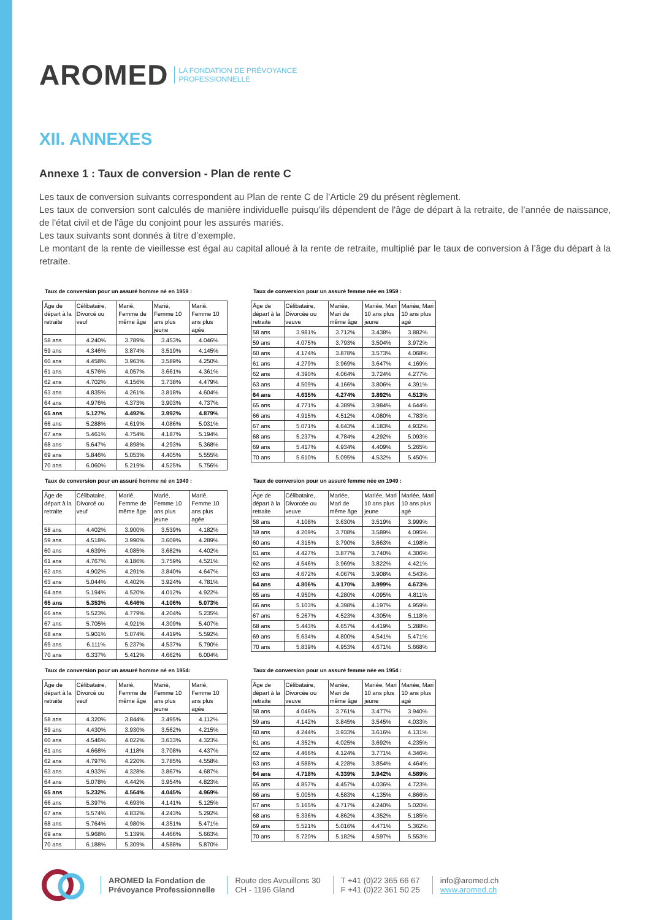AROMED LA FONDATION DE PRÉVOYANCE
PROFESSIONNELLE
XII. ANNEXES
Annexe 1 : Taux de conversion - Plan de rente C
Les taux de conversion suivants correspondent au Plan de rente C de l’Article 29 du présent règlement.
Les taux de conversion sont calculés de manière individuelle puisqu’ils dépendent de l'âge de départ à la retraite, de l’année de naissance, de l'état civil et de l'âge du conjoint pour les assurés mariés.
Les taux suivants sont donnés à titre d’exemple.
Le montant de la rente de vieillesse est égal au capital alloué à la rente de retraite, multiplié par le taux de conversion à l’âge du départ à la retraite.
Taux de conversion pour un assuré homme né en 1959 :
| Âge de départ à la retraite | Célibataire, Divorcé ou veuf | Marié, Femme de même âge | Marié, Femme 10 ans plus jeune | Marié, Femme 10 ans plus agée |
| --- | --- | --- | --- | --- |
| 58 ans | 4.240% | 3.789% | 3.453% | 4.046% |
| 59 ans | 4.346% | 3.874% | 3.519% | 4.145% |
| 60 ans | 4.458% | 3.963% | 3.589% | 4.250% |
| 61 ans | 4.576% | 4.057% | 3.661% | 4.361% |
| 62 ans | 4.702% | 4.156% | 3.738% | 4.479% |
| 63 ans | 4.835% | 4.261% | 3.818% | 4.604% |
| 64 ans | 4.976% | 4.373% | 3.903% | 4.737% |
| 65 ans | 5.127% | 4.492% | 3.992% | 4.879% |
| 66 ans | 5.288% | 4.619% | 4.086% | 5.031% |
| 67 ans | 5.461% | 4.754% | 4.187% | 5.194% |
| 68 ans | 5.647% | 4.898% | 4.293% | 5.368% |
| 69 ans | 5.846% | 5.053% | 4.405% | 5.555% |
| 70 ans | 6.060% | 5.219% | 4.525% | 5.756% |
Taux de conversion pour un assuré femme née en 1959 :
| Âge de départ à la retraite | Célibataire, Divorcée ou veuve | Mariée, Mari de même âge | Mariée, Mari 10 ans plus jeune | Mariée, Mari 10 ans plus agé |
| --- | --- | --- | --- | --- |
| 58 ans | 3.981% | 3.712% | 3.438% | 3.882% |
| 59 ans | 4.075% | 3.793% | 3.504% | 3.972% |
| 60 ans | 4.174% | 3.878% | 3.573% | 4.068% |
| 61 ans | 4.279% | 3.969% | 3.647% | 4.169% |
| 62 ans | 4.390% | 4.064% | 3.724% | 4.277% |
| 63 ans | 4.509% | 4.166% | 3.806% | 4.391% |
| 64 ans | 4.635% | 4.274% | 3.892% | 4.513% |
| 65 ans | 4.771% | 4.389% | 3.984% | 4.644% |
| 66 ans | 4.915% | 4.512% | 4.080% | 4.783% |
| 67 ans | 5.071% | 4.643% | 4.183% | 4.932% |
| 68 ans | 5.237% | 4.784% | 4.292% | 5.093% |
| 69 ans | 5.417% | 4.934% | 4.409% | 5.265% |
| 70 ans | 5.610% | 5.095% | 4.532% | 5.450% |
Taux de conversion pour un assuré homme né en 1949 :
| Âge de départ à la retraite | Célibataire, Divorcé ou veuf | Marié, Femme de même âge | Marié, Femme 10 ans plus jeune | Marié, Femme 10 ans plus agée |
| --- | --- | --- | --- | --- |
| 58 ans | 4.402% | 3.900% | 3.539% | 4.182% |
| 59 ans | 4.518% | 3.990% | 3.609% | 4.289% |
| 60 ans | 4.639% | 4.085% | 3.682% | 4.402% |
| 61 ans | 4.767% | 4.186% | 3.759% | 4.521% |
| 62 ans | 4.902% | 4.291% | 3.840% | 4.647% |
| 63 ans | 5.044% | 4.402% | 3.924% | 4.781% |
| 64 ans | 5.194% | 4.520% | 4.012% | 4.922% |
| 65 ans | 5.353% | 4.646% | 4.106% | 5.073% |
| 66 ans | 5.523% | 4.779% | 4.204% | 5.235% |
| 67 ans | 5.705% | 4.921% | 4.309% | 5.407% |
| 68 ans | 5.901% | 5.074% | 4.419% | 5.592% |
| 69 ans | 6.111% | 5.237% | 4.537% | 5.790% |
| 70 ans | 6.337% | 5.412% | 4.662% | 6.004% |
Taux de conversion pour un assuré femme née en 1949 :
| Âge de départ à la retraite | Célibataire, Divorcée ou veuve | Mariée, Mari de même âge | Mariée, Mari 10 ans plus jeune | Mariée, Mari 10 ans plus agé |
| --- | --- | --- | --- | --- |
| 58 ans | 4.108% | 3.630% | 3.519% | 3.999% |
| 59 ans | 4.209% | 3.708% | 3.589% | 4.095% |
| 60 ans | 4.315% | 3.790% | 3.663% | 4.198% |
| 61 ans | 4.427% | 3.877% | 3.740% | 4.306% |
| 62 ans | 4.546% | 3.969% | 3.822% | 4.421% |
| 63 ans | 4.672% | 4.067% | 3.908% | 4.543% |
| 64 ans | 4.806% | 4.170% | 3.999% | 4.673% |
| 65 ans | 4.950% | 4.280% | 4.095% | 4.811% |
| 66 ans | 5.103% | 4.398% | 4.197% | 4.959% |
| 67 ans | 5.267% | 4.523% | 4.305% | 5.118% |
| 68 ans | 5.443% | 4.657% | 4.419% | 5.288% |
| 69 ans | 5.634% | 4.800% | 4.541% | 5.471% |
| 70 ans | 5.839% | 4.953% | 4.671% | 5.668% |
Taux de conversion pour un assuré homme né en 1954:
| Âge de départ à la retraite | Célibataire, Divorcé ou veuf | Marié, Femme de même âge | Marié, Femme 10 ans plus jeune | Marié, Femme 10 ans plus agée |
| --- | --- | --- | --- | --- |
| 58 ans | 4.320% | 3.844% | 3.495% | 4.112% |
| 59 ans | 4.430% | 3.930% | 3.562% | 4.215% |
| 60 ans | 4.546% | 4.022% | 3.633% | 4.323% |
| 61 ans | 4.668% | 4.118% | 3.708% | 4.437% |
| 62 ans | 4.797% | 4.220% | 3.785% | 4.558% |
| 63 ans | 4.933% | 4.328% | 3.867% | 4.687% |
| 64 ans | 5.078% | 4.442% | 3.954% | 4.823% |
| 65 ans | 5.232% | 4.564% | 4.045% | 4.969% |
| 66 ans | 5.397% | 4.693% | 4.141% | 5.125% |
| 67 ans | 5.574% | 4.832% | 4.243% | 5.292% |
| 68 ans | 5.764% | 4.980% | 4.351% | 5.471% |
| 69 ans | 5.968% | 5.139% | 4.466% | 5.663% |
| 70 ans | 6.188% | 5.309% | 4.588% | 5.870% |
Taux de conversion pour un assuré femme née en 1954 :
| Âge de départ à la retraite | Célibataire, Divorcée ou veuve | Mariée, Mari de même âge | Mariée, Mari 10 ans plus jeune | Mariée, Mari 10 ans plus agé |
| --- | --- | --- | --- | --- |
| 58 ans | 4.046% | 3.761% | 3.477% | 3.940% |
| 59 ans | 4.142% | 3.845% | 3.545% | 4.033% |
| 60 ans | 4.244% | 3.933% | 3.616% | 4.131% |
| 61 ans | 4.352% | 4.025% | 3.692% | 4.235% |
| 62 ans | 4.466% | 4.124% | 3.771% | 4.346% |
| 63 ans | 4.588% | 4.228% | 3.854% | 4.464% |
| 64 ans | 4.718% | 4.339% | 3.942% | 4.589% |
| 65 ans | 4.857% | 4.457% | 4.036% | 4.723% |
| 66 ans | 5.005% | 4.583% | 4.135% | 4.866% |
| 67 ans | 5.165% | 4.717% | 4.240% | 5.020% |
| 68 ans | 5.336% | 4.862% | 4.352% | 5.185% |
| 69 ans | 5.521% | 5.016% | 4.471% | 5.362% |
| 70 ans | 5.720% | 5.182% | 4.597% | 5.553% |
AROMED la Fondation de
Prévoyance Professionnelle
Route des Avouillons 30
CH - 1196 Gland
T +41 (0)22 365 66 67
F +41 (0)22 361 50 25
info@aromed.ch
www.aromed.ch